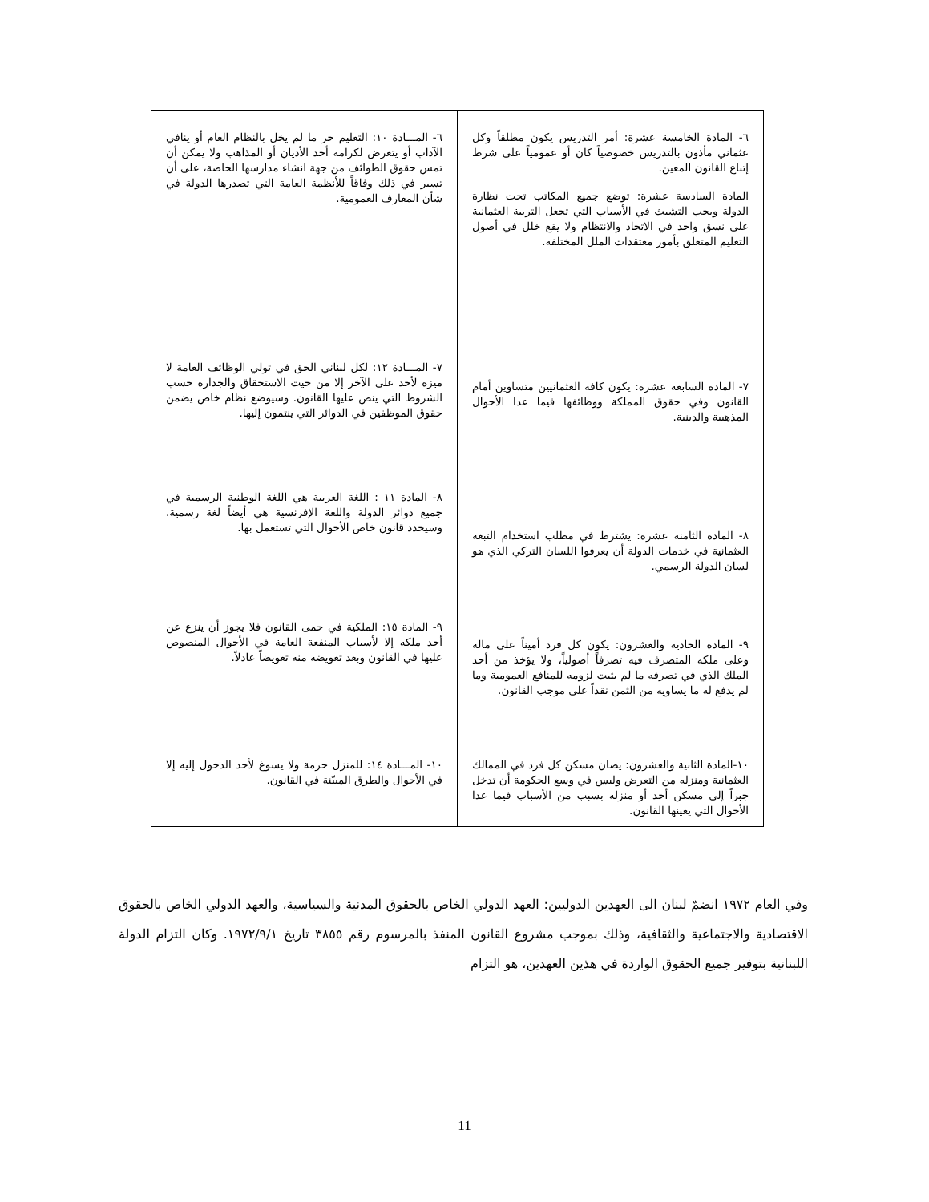| ٦- المادة الخامسة عشرة: أمر التدريس يكون مطلقاً وكل عثماني مأذون بالتدريس خصوصياً كان أو عمومياً على شرط إتباع القانون المعين. المادة السادسة عشرة: توضع جميع المكاتب تحت نظارة الدولة ويجب التشبث في الأسباب التي تجعل التربية العثمانية على نسق واحد في الاتحاد والانتظام ولا يقع خلل في أصول التعليم المتعلق بأمور معتقدات الملل المختلفة. | ٦- المـــادة ١٠: التعليم حر ما لم يخل بالنظام العام أو ينافي الآداب أو يتعرض لكرامة أحد الأديان أو المذاهب ولا يمكن أن تمس حقوق الطوائف من جهة انشاء مدارسها الخاصة، على أن تسير في ذلك وفاقاً للأنظمة العامة التي تصدرها الدولة في شأن المعارف العمومية. |
| ٧- المادة السابعة عشرة: يكون كافة العثمانيين متساوين أمام القانون وفي حقوق المملكة ووظائفها فيما عدا الأحوال المذهبية والدينية. | ٧- المـــادة ١٢: لكل لبناني الحق في تولي الوظائف العامة لا ميزة لأحد على الآخر إلا من حيث الاستحقاق والجدارة حسب الشروط التي ينص عليها القانون. وسيوضع نظام خاص يضمن حقوق الموظفين في الدوائر التي ينتمون إليها. |
| ٨- المادة الثامنة عشرة: يشترط في مطلب استخدام التبعة العثمانية في خدمات الدولة أن يعرفوا اللسان التركي الذي هو لسان الدولة الرسمي. | ٨- المادة ١١ : اللغة العربية هي اللغة الوطنية الرسمية في جميع دوائر الدولة واللغة الإفرنسية هي أيضاً لغة رسمية. وسيحدد قانون خاص الأحوال التي تستعمل بها. |
| ٩- المادة الحادية والعشرون: يكون كل فرد أميناً على ماله وعلى ملكه المتصرف فيه تصرفاً أصولياً، ولا يؤخذ من أحد الملك الذي في تصرفه ما لم يثبت لزومه للمنافع العمومية وما لم يدفع له ما يساويه من الثمن نقداً على موجب القانون. | ٩- المادة ١٥: الملكية في حمى القانون فلا يجوز أن ينزع عن أحد ملكه إلا لأسباب المنفعة العامة في الأحوال المنصوص عليها في القانون وبعد تعويضه منه تعويضاً عادلاً. |
| ١٠-المادة الثانية والعشرون: يصان مسكن كل فرد في الممالك العثمانية ومنزله من التعرض وليس في وسع الحكومة أن تدخل جبراً إلى مسكن أحد أو منزله بسبب من الأسباب فيما عدا الأحوال التي يعينها القانون. | ١٠- المـــادة ١٤: للمنزل حرمة ولا يسوغ لأحد الدخول إليه إلا في الأحوال والطرق المبيّنة في القانون. |
وفي العام ١٩٧٢ انضمّ لبنان الى العهدين الدوليين: العهد الدولي الخاص بالحقوق المدنية والسياسية، والعهد الدولي الخاص بالحقوق الاقتصادية والاجتماعية والثقافية، وذلك بموجب مشروع القانون المنفذ بالمرسوم رقم ٣٨٥٥ تاريخ ١٩٧٢/٩/١. وكان التزام الدولة اللبنانية بتوفير جميع الحقوق الواردة في هذين العهدين، هو التزام
11